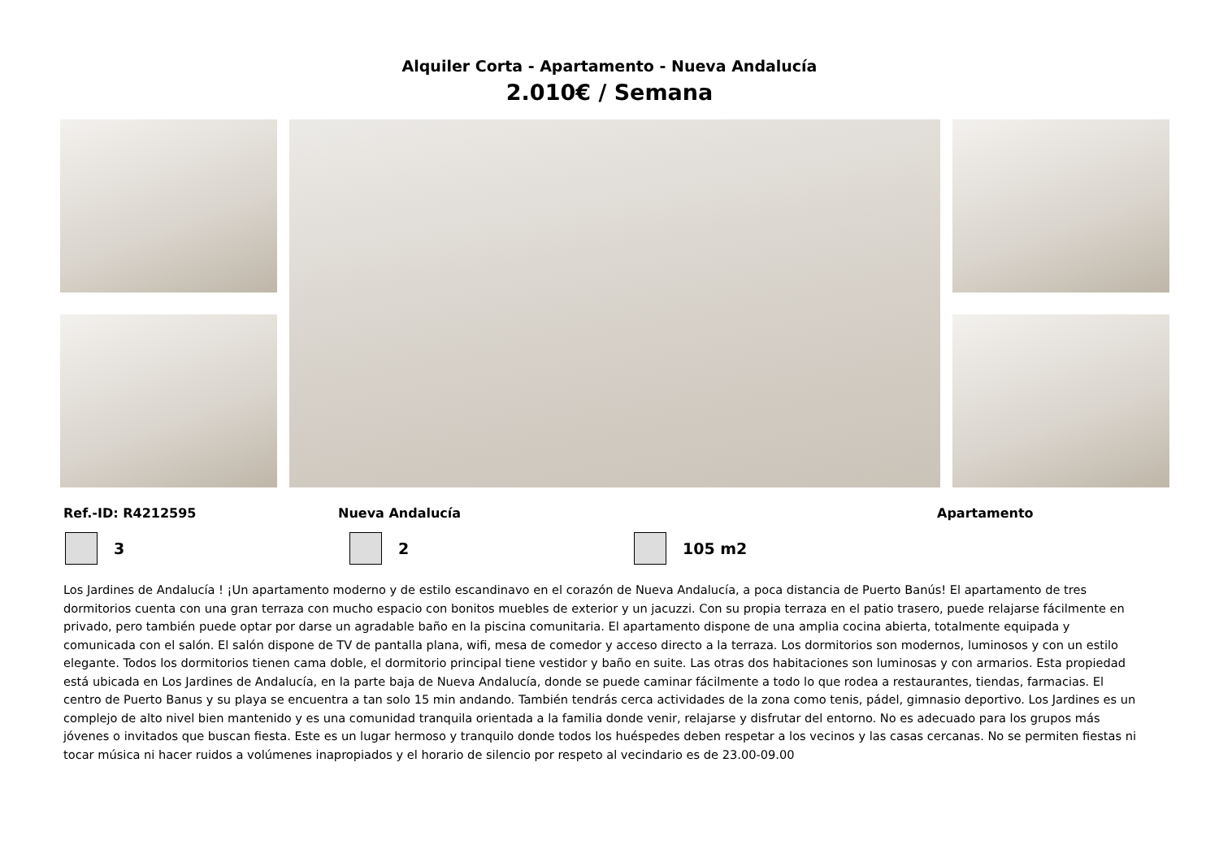Alquiler Corta - Apartamento - Nueva Andalucía
2.010€ / Semana
Ref.-ID: R4212595 Nueva Andalucía Apartamento
3 2 105 m2
Los Jardines de Andalucía ! ¡Un apartamento moderno y de estilo escandinavo en el corazón de Nueva Andalucía, a poca distancia de Puerto Banús! El apartamento de tres dormitorios cuenta con una gran terraza con mucho espacio con bonitos muebles de exterior y un jacuzzi. Con su propia terraza en el patio trasero, puede relajarse fácilmente en privado, pero también puede optar por darse un agradable baño en la piscina comunitaria. El apartamento dispone de una amplia cocina abierta, totalmente equipada y comunicada con el salón. El salón dispone de TV de pantalla plana, wifi, mesa de comedor y acceso directo a la terraza. Los dormitorios son modernos, luminosos y con un estilo elegante. Todos los dormitorios tienen cama doble, el dormitorio principal tiene vestidor y baño en suite. Las otras dos habitaciones son luminosas y con armarios. Esta propiedad está ubicada en Los Jardines de Andalucía, en la parte baja de Nueva Andalucía, donde se puede caminar fácilmente a todo lo que rodea a restaurantes, tiendas, farmacias. El centro de Puerto Banus y su playa se encuentra a tan solo 15 min andando. También tendrás cerca actividades de la zona como tenis, pádel, gimnasio deportivo. Los Jardines es un complejo de alto nivel bien mantenido y es una comunidad tranquila orientada a la familia donde venir, relajarse y disfrutar del entorno. No es adecuado para los grupos más jóvenes o invitados que buscan fiesta. Este es un lugar hermoso y tranquilo donde todos los huéspedes deben respetar a los vecinos y las casas cercanas. No se permiten fiestas ni tocar música ni hacer ruidos a volúmenes inapropiados y el horario de silencio por respeto al vecindario es de 23.00-09.00